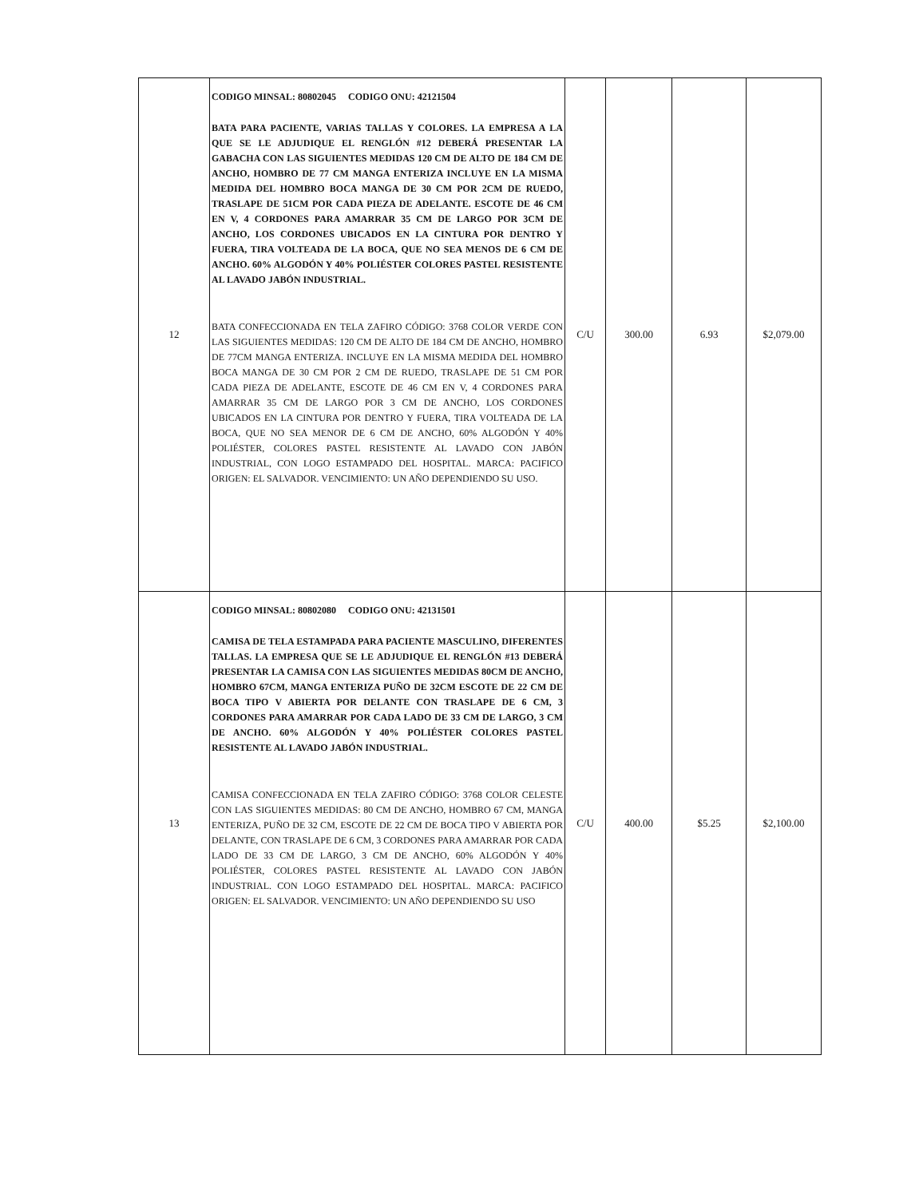| 12 | CODIGO MINSAL: 80802045 CODIGO ONU: 42121504 BATA PARA PACIENTE, VARIAS TALLAS Y COLORES. LA EMPRESA A LA QUE SE LE ADJUDIQUE EL RENGLÓN #12 DEBERÁ PRESENTAR LA GABACHA CON LAS SIGUIENTES MEDIDAS 120 CM DE ALTO DE 184 CM DE ANCHO, HOMBRO DE 77 CM MANGA ENTERIZA INCLUYE EN LA MISMA MEDIDA DEL HOMBRO BOCA MANGA DE 30 CM POR 2CM DE RUEDO, TRASLAPE DE 51CM POR CADA PIEZA DE ADELANTE. ESCOTE DE 46 CM EN V, 4 CORDONES PARA AMARRAR 35 CM DE LARGO POR 3CM DE ANCHO, LOS CORDONES UBICADOS EN LA CINTURA POR DENTRO Y FUERA, TIRA VOLTEADA DE LA BOCA, QUE NO SEA MENOS DE 6 CM DE ANCHO. 60% ALGODÓN Y 40% POLIÉSTER COLORES PASTEL RESISTENTE AL LAVADO JABÓN INDUSTRIAL. BATA CONFECCIONADA EN TELA ZAFIRO CÓDIGO: 3768 COLOR VERDE CON LAS SIGUIENTES MEDIDAS: 120 CM DE ALTO DE 184 CM DE ANCHO, HOMBRO DE 77CM MANGA ENTERIZA. INCLUYE EN LA MISMA MEDIDA DEL HOMBRO BOCA MANGA DE 30 CM POR 2 CM DE RUEDO, TRASLAPE DE 51 CM POR CADA PIEZA DE ADELANTE, ESCOTE DE 46 CM EN V, 4 CORDONES PARA AMARRAR 35 CM DE LARGO POR 3 CM DE ANCHO, LOS CORDONES UBICADOS EN LA CINTURA POR DENTRO Y FUERA, TIRA VOLTEADA DE LA BOCA, QUE NO SEA MENOR DE 6 CM DE ANCHO, 60% ALGODÓN Y 40% POLIÉSTER, COLORES PASTEL RESISTENTE AL LAVADO CON JABÓN INDUSTRIAL, CON LOGO ESTAMPADO DEL HOSPITAL. MARCA: PACIFICO ORIGEN: EL SALVADOR. VENCIMIENTO: UN AÑO DEPENDIENDO SU USO. | C/U | 300.00 | 6.93 | $2,079.00 |
| 13 | CODIGO MINSAL: 80802080 CODIGO ONU: 42131501 CAMISA DE TELA ESTAMPADA PARA PACIENTE MASCULINO, DIFERENTES TALLAS. LA EMPRESA QUE SE LE ADJUDIQUE EL RENGLÓN #13 DEBERÁ PRESENTAR LA CAMISA CON LAS SIGUIENTES MEDIDAS 80CM DE ANCHO, HOMBRO 67CM, MANGA ENTERIZA PUÑO DE 32CM ESCOTE DE 22 CM DE BOCA TIPO V ABIERTA POR DELANTE CON TRASLAPE DE 6 CM, 3 CORDONES PARA AMARRAR POR CADA LADO DE 33 CM DE LARGO, 3 CM DE ANCHO. 60% ALGODÓN Y 40% POLIÉSTER COLORES PASTEL RESISTENTE AL LAVADO JABÓN INDUSTRIAL. CAMISA CONFECCIONADA EN TELA ZAFIRO CÓDIGO: 3768 COLOR CELESTE CON LAS SIGUIENTES MEDIDAS: 80 CM DE ANCHO, HOMBRO 67 CM, MANGA ENTERIZA, PUÑO DE 32 CM, ESCOTE DE 22 CM DE BOCA TIPO V ABIERTA POR DELANTE, CON TRASLAPE DE 6 CM, 3 CORDONES PARA AMARRAR POR CADA LADO DE 33 CM DE LARGO, 3 CM DE ANCHO, 60% ALGODÓN Y 40% POLIÉSTER, COLORES PASTEL RESISTENTE AL LAVADO CON JABÓN INDUSTRIAL. CON LOGO ESTAMPADO DEL HOSPITAL. MARCA: PACIFICO ORIGEN: EL SALVADOR. VENCIMIENTO: UN AÑO DEPENDIENDO SU USO | C/U | 400.00 | $5.25 | $2,100.00 |